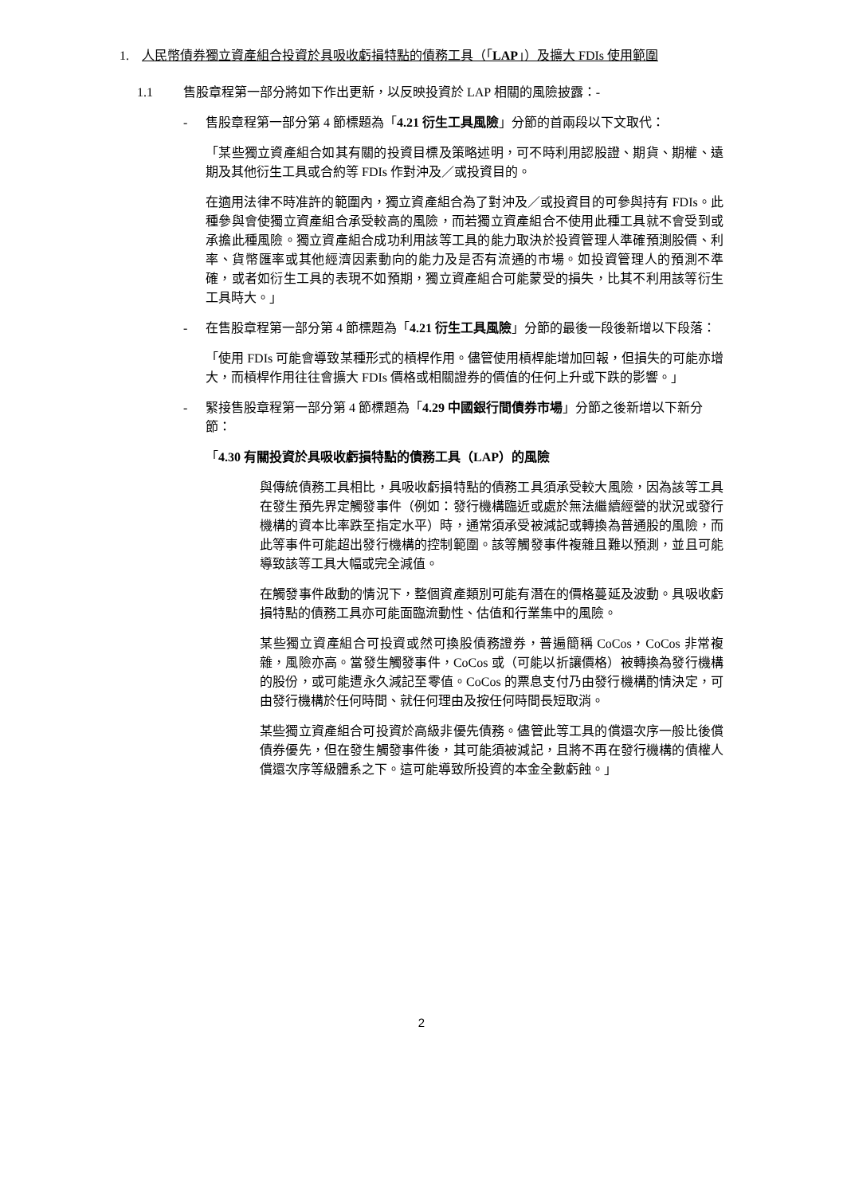1. 人民幣債券獨立資產組合投資於具吸收虧損特點的債務工具（「LAP」）及擴大 FDIs 使用範圍
1.1 售股章程第一部分將如下作出更新，以反映投資於 LAP 相關的風險披露：-
- 售股章程第一部分第 4 節標題為「4.21 衍生工具風險」分節的首兩段以下文取代：
「某些獨立資產組合如其有關的投資目標及策略述明，可不時利用認股證、期貨、期權、遠期及其他衍生工具或合約等 FDIs 作對沖及／或投資目的。
在適用法律不時准許的範圍內，獨立資產組合為了對沖及／或投資目的可參與持有 FDIs。此種參與會使獨立資產組合承受較高的風險，而若獨立資產組合不使用此種工具就不會受到或承擔此種風險。獨立資產組合成功利用該等工具的能力取決於投資管理人準確預測股價、利率、貨幣匯率或其他經濟因素動向的能力及是否有流通的市場。如投資管理人的預測不準確，或者如衍生工具的表現不如預期，獨立資產組合可能蒙受的損失，比其不利用該等衍生工具時大。」
- 在售股章程第一部分第 4 節標題為「4.21 衍生工具風險」分節的最後一段後新增以下段落：
「使用 FDIs 可能會導致某種形式的槓桿作用。儘管使用槓桿能增加回報，但損失的可能亦增大，而槓桿作用往往會擴大 FDIs 價格或相關證券的價值的任何上升或下跌的影響。」
- 緊接售股章程第一部分第 4 節標題為「4.29 中國銀行間債券市場」分節之後新增以下新分節：
「4.30 有關投資於具吸收虧損特點的債務工具（LAP）的風險
與傳統債務工具相比，具吸收虧損特點的債務工具須承受較大風險，因為該等工具在發生預先界定觸發事件（例如：發行機構臨近或處於無法繼續經營的狀況或發行機構的資本比率跌至指定水平）時，通常須承受被減記或轉換為普通股的風險，而此等事件可能超出發行機構的控制範圍。該等觸發事件複雜且難以預測，並且可能導致該等工具大幅或完全減值。
在觸發事件啟動的情況下，整個資產類別可能有潛在的價格蔓延及波動。具吸收虧損特點的債務工具亦可能面臨流動性、估值和行業集中的風險。
某些獨立資產組合可投資或然可換股債務證券，普遍簡稱 CoCos，CoCos 非常複雜，風險亦高。當發生觸發事件，CoCos 或（可能以折讓價格）被轉換為發行機構的股份，或可能遭永久減記至零值。CoCos 的票息支付乃由發行機構酌情決定，可由發行機構於任何時間、就任何理由及按任何時間長短取消。
某些獨立資產組合可投資於高級非優先債務。儘管此等工具的償還次序一般比後償債券優先，但在發生觸發事件後，其可能須被減記，且將不再在發行機構的債權人償還次序等級體系之下。這可能導致所投資的本金全數虧蝕。」
2